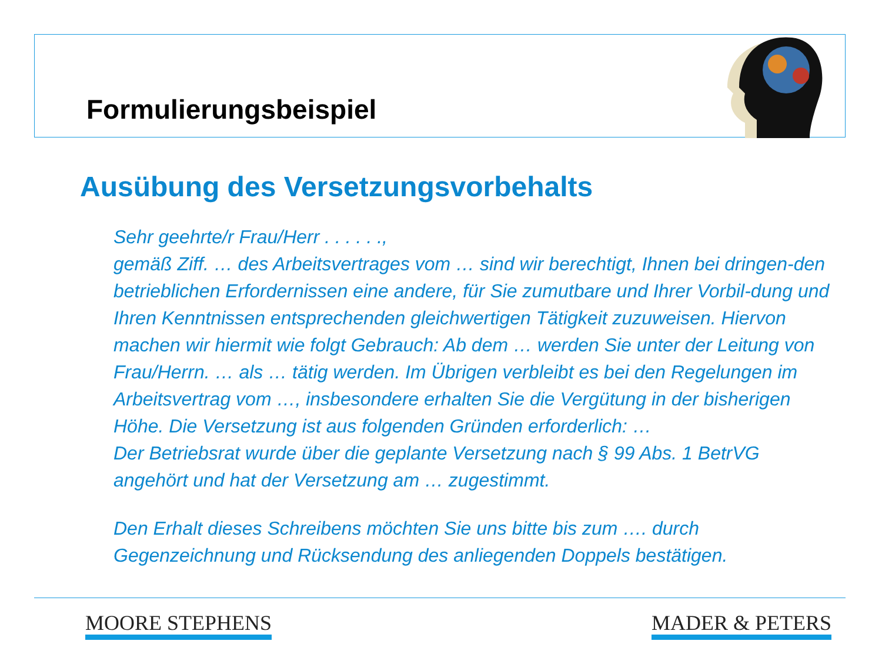Formulierungsbeispiel
Ausübung des Versetzungsvorbehalts
Sehr geehrte/r Frau/Herr . . . . . .,
gemäß Ziff. … des Arbeitsvertrages vom … sind wir berechtigt, Ihnen bei dringen-den betrieblichen Erfordernissen eine andere, für Sie zumutbare und Ihrer Vorbil-dung und Ihren Kenntnissen entsprechenden gleichwertigen Tätigkeit zuzuweisen. Hiervon machen wir hiermit wie folgt Gebrauch: Ab dem … werden Sie unter der Leitung von Frau/Herrn. … als … tätig werden. Im Übrigen verbleibt es bei den Regelungen im Arbeitsvertrag vom …, insbesondere erhalten Sie die Vergütung in der bisherigen Höhe. Die Versetzung ist aus folgenden Gründen erforderlich: …
Der Betriebsrat wurde über die geplante Versetzung nach § 99 Abs. 1 BetrVG
angehört und hat der Versetzung am … zugestimmt.
Den Erhalt dieses Schreibens möchten Sie uns bitte bis zum …. durch Gegenzeichnung und Rücksendung des anliegenden Doppels bestätigen.
MOORE STEPHENS MADER & PETERS